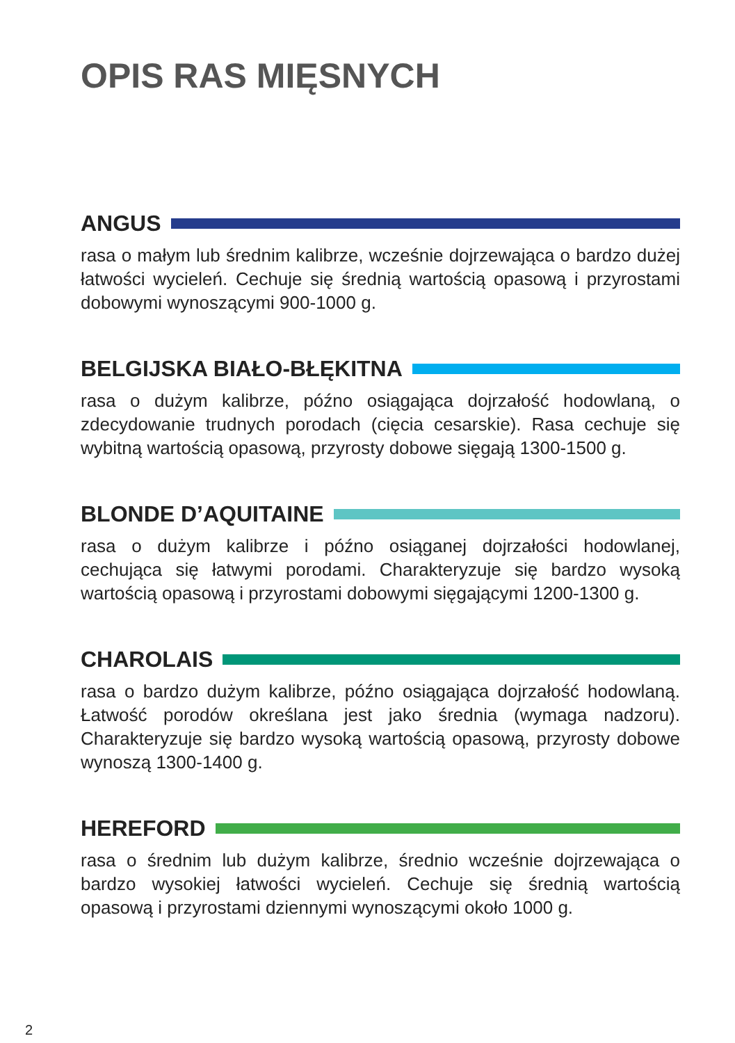OPIS RAS MIĘSNYCH
ANGUS
rasa o małym lub średnim kalibrze, wcześnie dojrzewająca o bardzo dużej łatwości wycieleń. Cechuje się średnią wartością opasową i przyrostami dobowymi wynoszącymi 900-1000 g.
BELGIJSKA BIAŁO-BŁĘKITNA
rasa o dużym kalibrze, późno osiągająca dojrzałość hodowlaną, o zdecydowanie trudnych porodach (cięcia cesarskie). Rasa cechuje się wybitną wartością opasową, przyrosty dobowe sięgają 1300-1500 g.
BLONDE D’AQUITAINE
rasa o dużym kalibrze i późno osiąganej dojrzałości hodowlanej, cechująca się łatwymi porodami. Charakteryzuje się bardzo wysoką wartością opasową i przyrostami dobowymi sięgającymi 1200-1300 g.
CHAROLAIS
rasa o bardzo dużym kalibrze, późno osiągająca dojrzałość hodowlaną. Łatwość porodów określana jest jako średnia (wymaga nadzoru). Charakteryzuje się bardzo wysoką wartością opasową, przyrosty dobowe wynoszą 1300-1400 g.
HEREFORD
rasa o średnim lub dużym kalibrze, średnio wcześnie dojrzewająca o bardzo wysokiej łatwości wycieleń. Cechuje się średnią wartością opasową i przyrostami dziennymi wynoszącymi około 1000 g.
2